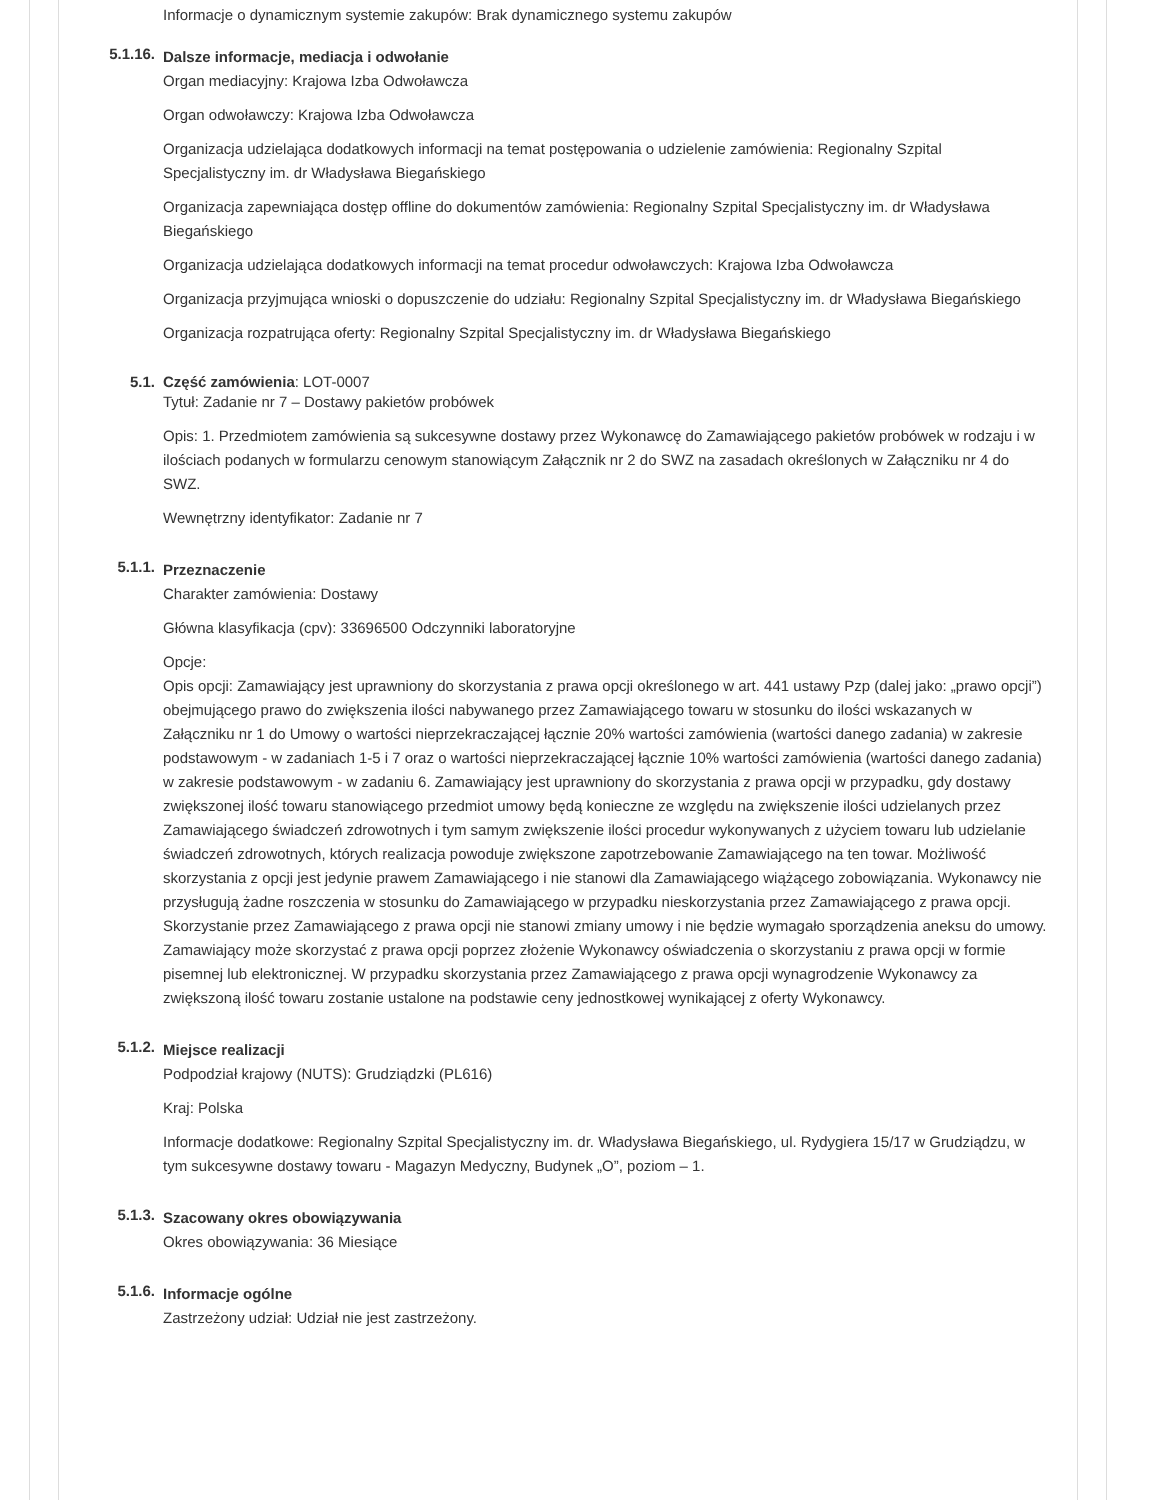Informacje o dynamicznym systemie zakupów: Brak dynamicznego systemu zakupów
5.1.16.
Dalsze informacje, mediacja i odwołanie
Organ mediacyjny: Krajowa Izba Odwoławcza
Organ odwoławczy: Krajowa Izba Odwoławcza
Organizacja udzielająca dodatkowych informacji na temat postępowania o udzielenie zamówienia: Regionalny Szpital Specjalistyczny im. dr Władysława Biegańskiego
Organizacja zapewniająca dostęp offline do dokumentów zamówienia: Regionalny Szpital Specjalistyczny im. dr Władysława Biegańskiego
Organizacja udzielająca dodatkowych informacji na temat procedur odwoławczych: Krajowa Izba Odwoławcza
Organizacja przyjmująca wnioski o dopuszczenie do udziału: Regionalny Szpital Specjalistyczny im. dr Władysława Biegańskiego
Organizacja rozpatrująca oferty: Regionalny Szpital Specjalistyczny im. dr Władysława Biegańskiego
5.1. Część zamówienia: LOT-0007
Tytuł: Zadanie nr 7 – Dostawy pakietów probówek
Opis: 1. Przedmiotem zamówienia są sukcesywne dostawy przez Wykonawcę do Zamawiającego pakietów probówek w rodzaju i w ilościach podanych w formularzu cenowym stanowiącym Załącznik nr 2 do SWZ na zasadach określonych w Załączniku nr 4 do SWZ.
Wewnętrzny identyfikator: Zadanie nr 7
5.1.1.
Przeznaczenie
Charakter zamówienia: Dostawy
Główna klasyfikacja (cpv): 33696500 Odczynniki laboratoryjne
Opcje:
Opis opcji: Zamawiający jest uprawniony do skorzystania z prawa opcji określonego w art. 441 ustawy Pzp (dalej jako: „prawo opcji”) obejmującego prawo do zwiększenia ilości nabywanego przez Zamawiającego towaru w stosunku do ilości wskazanych w Załączniku nr 1 do Umowy o wartości nieprzekraczającej łącznie 20% wartości zamówienia (wartości danego zadania) w zakresie podstawowym - w zadaniach 1-5 i 7 oraz o wartości nieprzekraczającej łącznie 10% wartości zamówienia (wartości danego zadania) w zakresie podstawowym - w zadaniu 6. Zamawiający jest uprawniony do skorzystania z prawa opcji w przypadku, gdy dostawy zwiększonej ilość towaru stanowiącego przedmiot umowy będą konieczne ze względu na zwiększenie ilości udzielanych przez Zamawiającego świadczeń zdrowotnych i tym samym zwiększenie ilości procedur wykonywanych z użyciem towaru lub udzielanie świadczeń zdrowotnych, których realizacja powoduje zwiększone zapotrzebowanie Zamawiającego na ten towar. Możliwość skorzystania z opcji jest jedynie prawem Zamawiającego i nie stanowi dla Zamawiającego wiążącego zobowiązania. Wykonawcy nie przysługują żadne roszczenia w stosunku do Zamawiającego w przypadku nieskorzystania przez Zamawiającego z prawa opcji. Skorzystanie przez Zamawiającego z prawa opcji nie stanowi zmiany umowy i nie będzie wymagało sporządzenia aneksu do umowy. Zamawiający może skorzystać z prawa opcji poprzez złożenie Wykonawcy oświadczenia o skorzystaniu z prawa opcji w formie pisemnej lub elektronicznej. W przypadku skorzystania przez Zamawiającego z prawa opcji wynagrodzenie Wykonawcy za zwiększoną ilość towaru zostanie ustalone na podstawie ceny jednostkowej wynikającej z oferty Wykonawcy.
5.1.2.
Miejsce realizacji
Podpodział krajowy (NUTS): Grudziądzki (PL616)
Kraj: Polska
Informacje dodatkowe: Regionalny Szpital Specjalistyczny im. dr. Władysława Biegańskiego, ul. Rydygiera 15/17 w Grudziądzu, w tym sukcesywne dostawy towaru - Magazyn Medyczny, Budynek „O”, poziom – 1.
5.1.3.
Szacowany okres obowiązywania
Okres obowiązywania: 36 Miesiące
5.1.6.
Informacje ogólne
Zastrzeżony udział: Udział nie jest zastrzeżony.